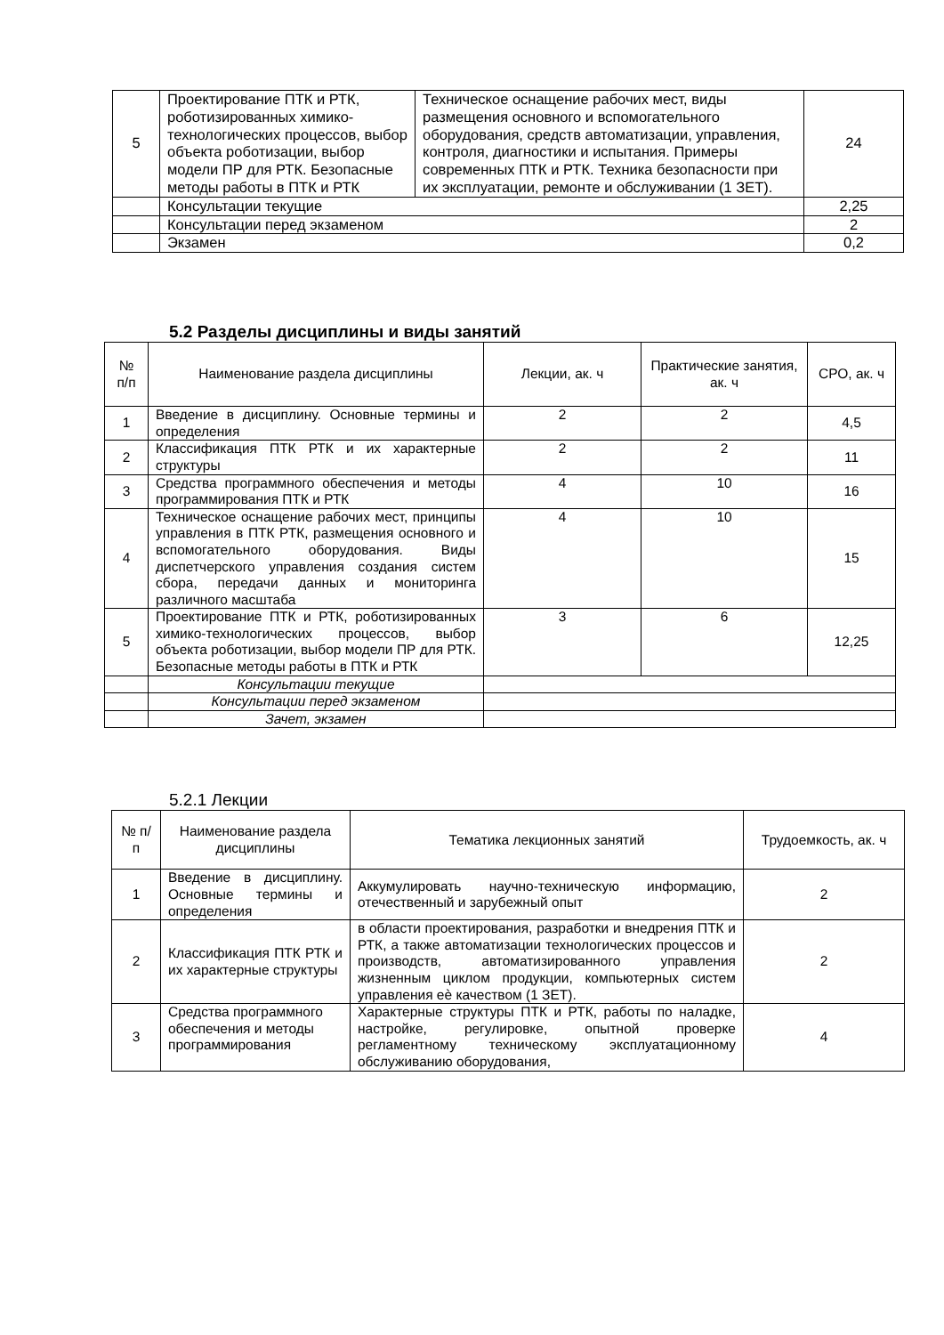| 5 | Проектирование ПТК и РТК, роботизированных химико-технологических процессов, выбор объекта роботизации, выбор модели ПР для РТК. Безопасные методы работы в ПТК и РТК | Техническое оснащение рабочих мест, виды размещения основного и вспомогательного оборудования, средств автоматизации, управления, контроля, диагностики и испытания. Примеры современных ПТК и РТК. Техника безопасности при их эксплуатации, ремонте и обслуживании (1 ЗЕТ). | 24 |
| | Консультации текущие | | 2,25 |
| | Консультации перед экзаменом | | 2 |
| | Экзамен | | 0,2 |
5.2 Разделы дисциплины и виды занятий
| № п/п | Наименование раздела дисциплины | Лекции, ак. ч | Практические занятия, ак. ч | СРО, ак. ч |
| 1 | Введение в дисциплину. Основные термины и определения | 2 | 2 | 4,5 |
| 2 | Классификация ПТК РТК и их характерные структуры | 2 | 2 | 11 |
| 3 | Средства программного обеспечения и методы программирования ПТК и РТК | 4 | 10 | 16 |
| 4 | Техническое оснащение рабочих мест, принципы управления в ПТК РТК, размещения основного и вспомогательного оборудования. Виды диспетчерского управления создания систем сбора, передачи данных и мониторинга различного масштаба | 4 | 10 | 15 |
| 5 | Проектирование ПТК и РТК, роботизированных химико-технологических процессов, выбор объекта роботизации, выбор модели ПР для РТК. Безопасные методы работы в ПТК и РТК | 3 | 6 | 12,25 |
| | Консультации текущие | | | |
| | Консультации перед экзаменом | | | |
| | Зачет, экзамен | | | |
5.2.1 Лекции
| № п/п | Наименование раздела дисциплины | Тематика лекционных занятий | Трудоемкость, ак. ч |
| 1 | Введение в дисциплину. Основные термины и определения | Аккумулировать научно-техническую информацию, отечественный и зарубежный опыт | 2 |
| 2 | Классификация ПТК РТК и их характерные структуры | в области проектирования, разработки и внедрения ПТК и РТК, а также автоматизации технологических процессов и производств, автоматизированного управления жизненным циклом продукции, компьютерных систем управления еѐ качеством (1 ЗЕТ). | 2 |
| 3 | Средства программного обеспечения и методы программирования | Характерные структуры ПТК и РТК, работы по наладке, настройке, регулировке, опытной проверке регламентному техническому эксплуатационному обслуживанию оборудования, | 4 |